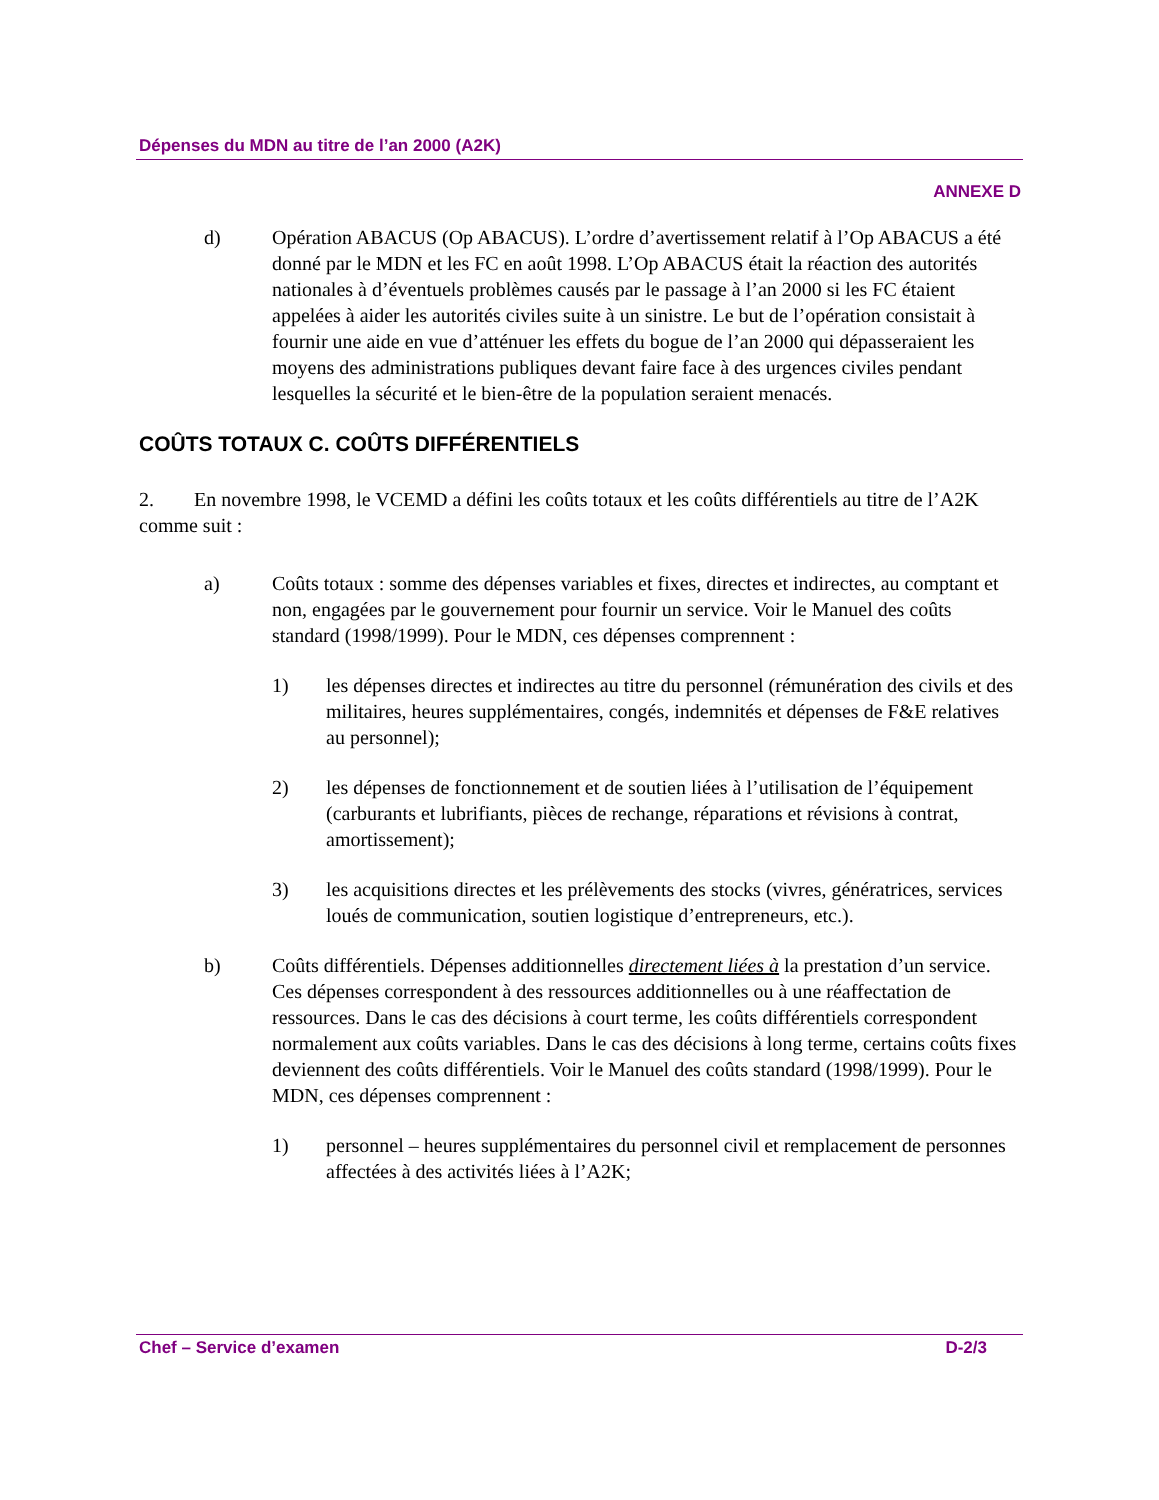Dépenses du MDN au titre de l’an 2000 (A2K)
ANNEXE D
d) Opération ABACUS (Op ABACUS). L’ordre d’avertissement relatif à l’Op ABACUS a été donné par le MDN et les FC en août 1998. L’Op ABACUS était la réaction des autorités nationales à d’éventuels problèmes causés par le passage à l’an 2000 si les FC étaient appelées à aider les autorités civiles suite à un sinistre. Le but de l’opération consistait à fournir une aide en vue d’atténuer les effets du bogue de l’an 2000 qui dépasseraient les moyens des administrations publiques devant faire face à des urgences civiles pendant lesquelles la sécurité et le bien-être de la population seraient menacés.
COÛTS TOTAUX C. COÛTS DIFFÉRENTIELS
2. En novembre 1998, le VCEMD a défini les coûts totaux et les coûts différentiels au titre de l’A2K comme suit :
a) Coûts totaux : somme des dépenses variables et fixes, directes et indirectes, au comptant et non, engagées par le gouvernement pour fournir un service. Voir le Manuel des coûts standard (1998/1999). Pour le MDN, ces dépenses comprennent :
1) les dépenses directes et indirectes au titre du personnel (rémunération des civils et des militaires, heures supplémentaires, congés, indemnités et dépenses de F&E relatives au personnel);
2) les dépenses de fonctionnement et de soutien liées à l’utilisation de l’équipement (carburants et lubrifiants, pièces de rechange, réparations et révisions à contrat, amortissement);
3) les acquisitions directes et les prélèvements des stocks (vivres, génératrices, services loués de communication, soutien logistique d’entrepreneurs, etc.).
b) Coûts différentiels. Dépenses additionnelles directement liées à la prestation d’un service. Ces dépenses correspondent à des ressources additionnelles ou à une réaffectation de ressources. Dans le cas des décisions à court terme, les coûts différentiels correspondent normalement aux coûts variables. Dans le cas des décisions à long terme, certains coûts fixes deviennent des coûts différentiels. Voir le Manuel des coûts standard (1998/1999). Pour le MDN, ces dépenses comprennent :
1) personnel – heures supplémentaires du personnel civil et remplacement de personnes affectées à des activités liées à l’A2K;
Chef – Service d’examen D-2/3